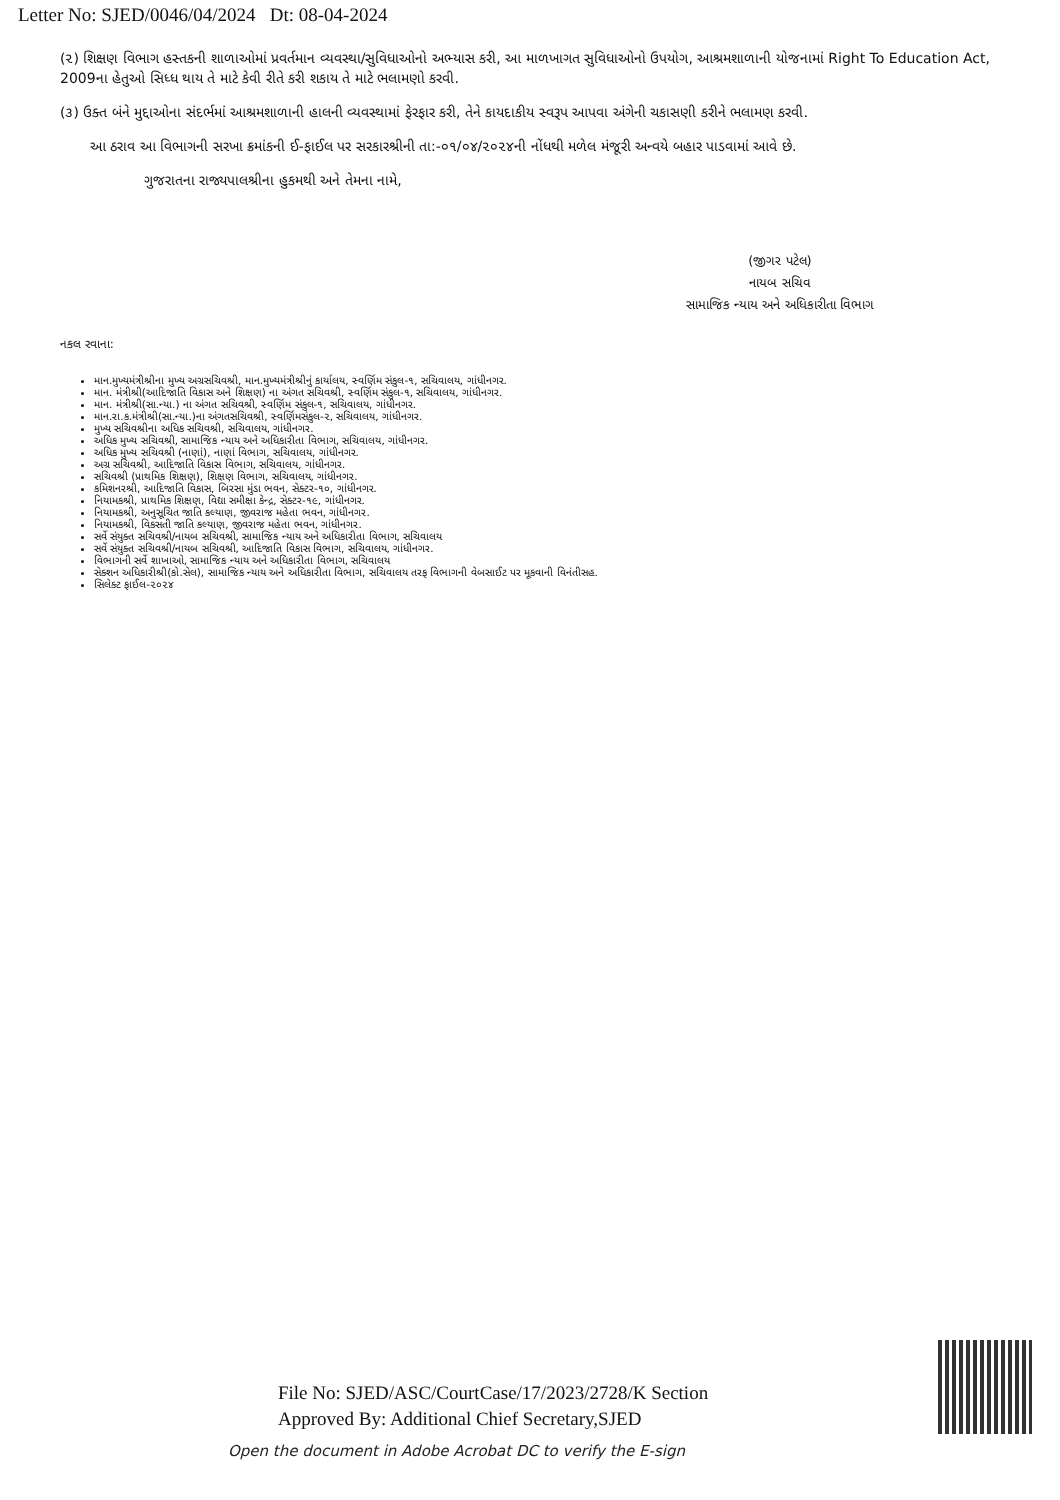Letter No: SJED/0046/04/2024 Dt: 08-04-2024
(૨) શિક્ષણ વિભાગ હસ્તકની શાળાઓમાં પ્રવર્તમાન વ્યવસ્થા/સુવિધાઓનો અભ્યાસ કરી, આ માળખાગત સુવિધાઓનો ઉપયોગ, આશ્રમશાળાની યોજનામાં Right To Education Act, 2009ના હેતુઓ સિધ્ધ થાય તે માટે કેવી રીતે કરી શકાય તે માટે ભલામણો કરવી.
(૩) ઉક્ત બંને મુદ્દાઓના સંદર્ભમાં આશ્રમશાળાની હાલની વ્યવસ્થામાં ફેરફાર કરી, તેને કાયદાકીય સ્વરૂપ આપવા અંગેની ચકાસણી કરીને ભલામણ કરવી.
આ ઠરાવ આ વિભાગની સરખા ક્રમાંકની ઈ-ફાઈલ પર સરકારશ્રીની તા:-૦૧/૦૪/૨૦૨૪ની નોંધથી મળેલ મંજૂરી અન્વયે બહાર પાડવામાં આવે છે.
ગુજરાતના રાજ્યપાલશ્રીના હુકમથી અને તેમના નામે,
(જીગર પટેલ)
નાયબ સચિવ
સામાજિક ન્યાય અને અધિકારીતા વિભાગ
નકલ રવાના:
માન.મુખ્યમંત્રીશ્રીના મુખ્ય અગ્રસચિવશ્રી, માન.મુખ્યમંત્રીશ્રીનું કાર્યાલય, સ્વર્ણિમ સંકુલ-૧, સચિવાલય, ગાંધીનગર.
માન. મંત્રીશ્રી(આદિજાતિ વિકાસ અને શિક્ષણ) ના અંગત સચિવશ્રી, સ્વર્ણિમ સંકુલ-૧, સચિવાલય, ગાંધીનગર.
માન. મંત્રીશ્રી(સા.ન્યા.) ના અંગત સચિવશ્રી, સ્વર્ણિમ સંકુલ-૧, સચિવાલય, ગાંધીનગર.
માન.રા.ક.મંત્રીશ્રી(સા.ન્યા.)ના અંગતસચિવશ્રી, સ્વર્ણિમસંકુલ-૨, સચિવાલય, ગાંધીનગર.
મુખ્ય સચિવશ્રીના અધિક સચિવશ્રી, સચિવાલય, ગાંધીનગર.
અધિક મુખ્ય સચિવશ્રી, સામાજિક ન્યાય અને અધિકારીતા વિભાગ, સચિવાલય, ગાંધીનગર.
અધિક મુખ્ય સચિવશ્રી (નાણાં), નાણાં વિભાગ, સચિવાલય, ગાંધીનગર.
અગ્ર સચિવશ્રી, આદિજાતિ વિકાસ વિભાગ, સચિવાલય, ગાંધીનગર.
સચિવશ્રી (પ્રાથમિક શિક્ષણ), શિક્ષણ વિભાગ, સચિવાલય, ગાંધીનગર.
કમિશનરશ્રી, આદિજાતિ વિકાસ, બિરસા મુંડા ભવન, સેક્ટર-૧૦, ગાંધીનગર.
નિયામકશ્રી, પ્રાથમિક શિક્ષણ, વિદ્યા સમીક્ષા કેન્દ્ર, સેક્ટર-૧૯, ગાંધીનગર.
નિયામકશ્રી, અનુસૂચિત જાતિ કલ્યાણ, જીવરાજ મહેતા ભવન, ગાંધીનગર.
નિયામકશ્રી, વિકસતી જાતિ કલ્યાણ, જીવરાજ મહેતા ભવન, ગાંધીનગર.
સર્વે સંયુક્ત સચિવશ્રી/નાયબ સચિવશ્રી, સામાજિક ન્યાય અને અધિકારીતા વિભાગ, સચિવાલય
સર્વે સંયુક્ત સચિવશ્રી/નાયબ સચિવશ્રી, આદિજાતિ વિકાસ વિભાગ, સચિવાલય, ગાંધીનગર.
વિભાગની સર્વે શાખાઓ, સામાજિક ન્યાય અને અધિકારીતા વિભાગ, સચિવાલય
સેક્શન અધિકારીશ્રી(કો.સેલ), સામાજિક ન્યાય અને અધિકારીતા વિભાગ, સચિવાલય તરફ વિભાગની વેબસાઈટ પર મૂકવાની વિનંતીસહ.
સિલેક્ટ ફાઈલ-૨૦૨૪
File No: SJED/ASC/CourtCase/17/2023/2728/K Section
Approved By: Additional Chief Secretary,SJED
Open the document in Adobe Acrobat DC to verify the E-sign